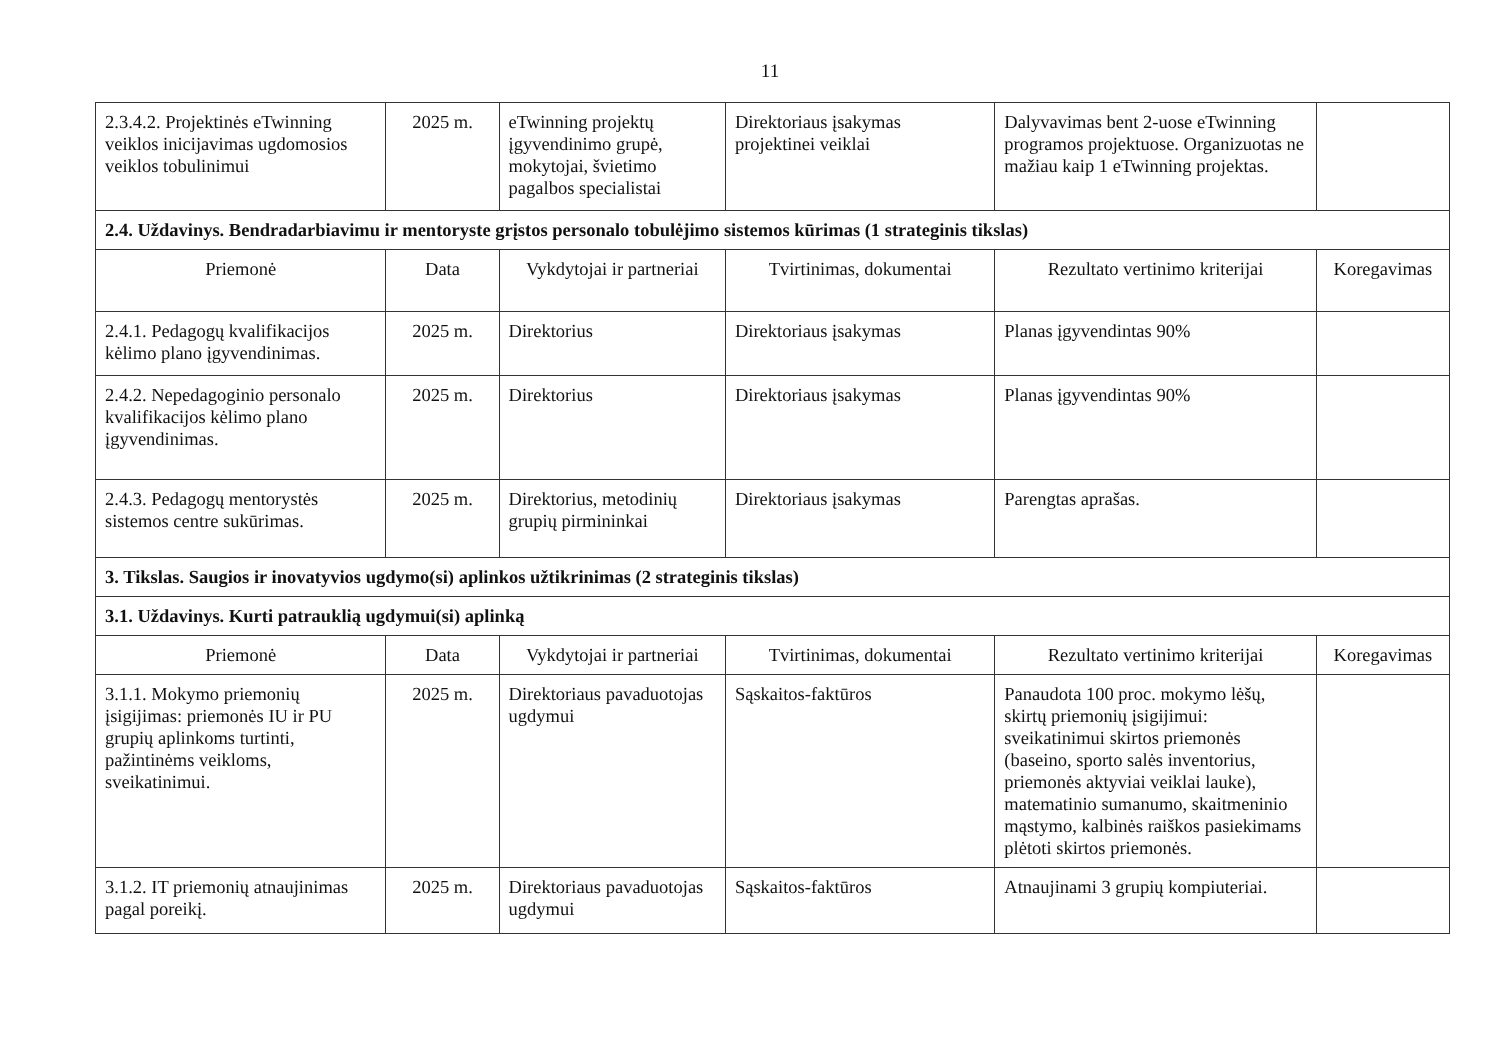11
| 2.3.4.2. Projektinės eTwinning veiklos inicijavimas ugdomosios veiklos tobulinimui | 2025 m. | eTwinning projektų įgyvendinimo grupė, mokytojai, švietimo pagalbos specialistai | Direktoriaus įsakymas projektinei veiklai | Dalyvavimas bent 2-uose eTwinning programos projektuose. Organizuotas ne mažiau kaip 1 eTwinning projektas. | |
| 2.4. Uždavinys. Bendradarbiavimu ir mentoryste grįstos personalo tobulėjimo sistemos kūrimas (1 strateginis tikslas) | | | | | |
| Priemonė | Data | Vykdytojai ir partneriai | Tvirtinimas, dokumentai | Rezultato vertinimo kriterijai | Koregavimas |
| 2.4.1. Pedagogų kvalifikacijos kėlimo plano įgyvendinimas. | 2025 m. | Direktorius | Direktoriaus įsakymas | Planas įgyvendintas 90% | |
| 2.4.2. Nepedagoginio personalo kvalifikacijos kėlimo plano įgyvendinimas. | 2025 m. | Direktorius | Direktoriaus įsakymas | Planas įgyvendintas 90% | |
| 2.4.3. Pedagogų mentorystės sistemos centre sukūrimas. | 2025 m. | Direktorius, metodinių grupių pirmininkai | Direktoriaus įsakymas | Parengtas aprašas. | |
| 3. Tikslas. Saugios ir inovatyvios ugdymo(si) aplinkos užtikrinimas (2 strateginis tikslas) | | | | | |
| 3.1. Uždavinys. Kurti patrauklią ugdymui(si) aplinką | | | | | |
| Priemonė | Data | Vykdytojai ir partneriai | Tvirtinimas, dokumentai | Rezultato vertinimo kriterijai | Koregavimas |
| 3.1.1. Mokymo priemonių įsigijimas: priemonės IU ir PU grupių aplinkoms turtinti, pažintinėms veikloms, sveikatinimui. | 2025 m. | Direktoriaus pavaduotojas ugdymui | Sąskaitos-faktūros | Panaudota 100 proc. mokymo lėšų, skirtų priemonių įsigijimui: sveikatinimui skirtos priemonės (baseino, sporto salės inventorius, priemonės aktyviai veiklai lauke), matematinio sumanumo, skaitmeninio mąstymo, kalbinės raiškos pasiekimams plėtoti skirtos priemonės. | |
| 3.1.2. IT priemonių atnaujinimas pagal poreikį. | 2025 m. | Direktoriaus pavaduotojas ugdymui | Sąskaitos-faktūros | Atnaujinami 3 grupių kompiuteriai. | |